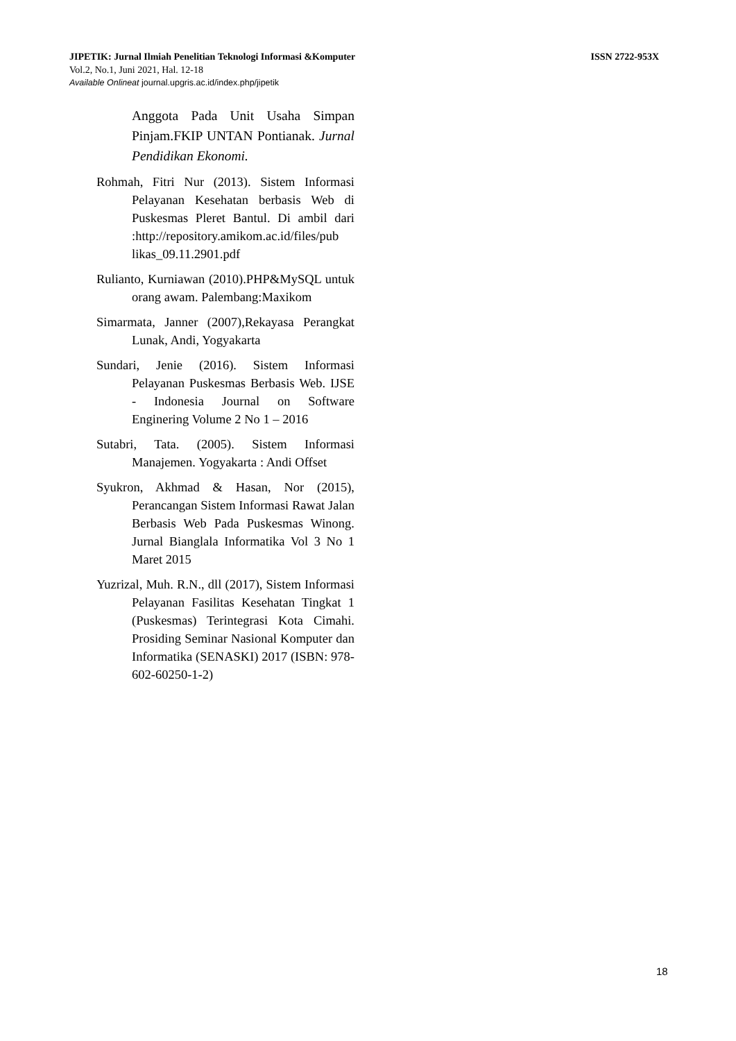JIPETIK: Jurnal Ilmiah Penelitian Teknologi Informasi &Komputer ISSN 2722-953X
Vol.2, No.1, Juni 2021, Hal. 12-18
Available Onlineat journal.upgris.ac.id/index.php/jipetik
Anggota Pada Unit Usaha Simpan Pinjam.FKIP UNTAN Pontianak. Jurnal Pendidikan Ekonomi.
Rohmah, Fitri Nur (2013). Sistem Informasi Pelayanan Kesehatan berbasis Web di Puskesmas Pleret Bantul. Di ambil dari :http://repository.amikom.ac.id/files/pub likas_09.11.2901.pdf
Rulianto, Kurniawan (2010).PHP&MySQL untuk orang awam. Palembang:Maxikom
Simarmata, Janner (2007),Rekayasa Perangkat Lunak, Andi, Yogyakarta
Sundari, Jenie (2016). Sistem Informasi Pelayanan Puskesmas Berbasis Web. IJSE - Indonesia Journal on Software Enginering Volume 2 No 1 – 2016
Sutabri, Tata. (2005). Sistem Informasi Manajemen. Yogyakarta : Andi Offset
Syukron, Akhmad & Hasan, Nor (2015), Perancangan Sistem Informasi Rawat Jalan Berbasis Web Pada Puskesmas Winong. Jurnal Bianglala Informatika Vol 3 No 1 Maret 2015
Yuzrizal, Muh. R.N., dll (2017), Sistem Informasi Pelayanan Fasilitas Kesehatan Tingkat 1 (Puskesmas) Terintegrasi Kota Cimahi. Prosiding Seminar Nasional Komputer dan Informatika (SENASKI) 2017 (ISBN: 978-602-60250-1-2)
18